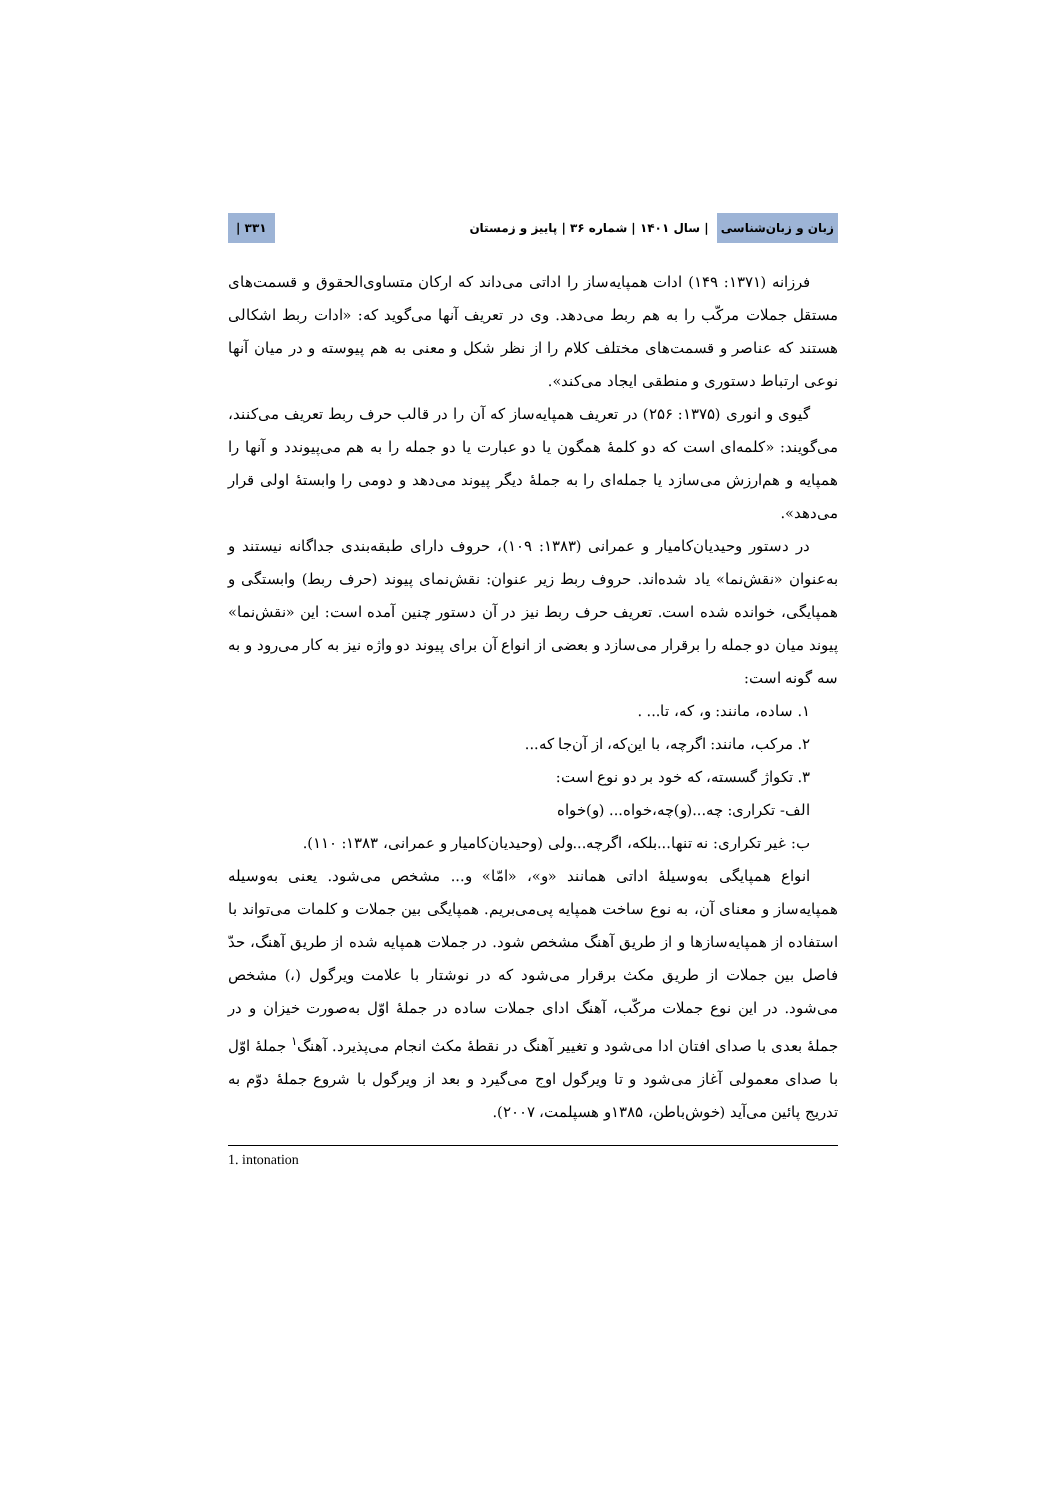زبان و زبان‌شناسی | سال ۱۴۰۱ | شماره ۳۶ | پاییز و زمستان ۳۳۱ |
فرزانه (۱۳۷۱: ۱۴۹) ادات همپایه‌ساز را اداتی می‌داند که ارکان متساوی‌الحقوق و قسمت‌های مستقل جملات مرکّب را به هم ربط می‌دهد. وی در تعریف آنها می‌گوید که: «ادات ربط اشکالی هستند که عناصر و قسمت‌های مختلف کلام را از نظر شکل و معنی به هم پیوسته و در میان آنها نوعی ارتباط دستوری و منطقی ایجاد می‌کند».
گیوی و انوری (۱۳۷۵: ۲۵۶) در تعریف همپایه‌ساز که آن را در قالب حرف ربط تعریف می‌کنند، می‌گویند: «کلمه‌ای است که دو کلمهٔ همگون یا دو عبارت یا دو جمله را به هم می‌پیوندد و آنها را همپایه و هم‌ارزش می‌سازد یا جمله‌ای را به جملهٔ دیگر پیوند می‌دهد و دومی را وابستهٔ اولی قرار می‌دهد».
در دستور وحیدیان‌کامیار و عمرانی (۱۳۸۳: ۱۰۹)، حروف دارای طبقه‌بندی جداگانه نیستند و به‌عنوان «نقش‌نما» یاد شده‌اند. حروف ربط زیر عنوان: نقش‌نمای پیوند (حرف ربط) وابستگی و همپایگی، خوانده شده است. تعریف حرف ربط نیز در آن دستور چنین آمده است: این «نقش‌نما» پیوند میان دو جمله را برقرار می‌سازد و بعضی از انواع آن برای پیوند دو واژه نیز به کار می‌رود و به سه گونه است:
۱. ساده، مانند: و، که، تا... .
۲. مرکب، مانند: اگرچه، با این‌که، از آن‌جا که...
۳. تکواژ گسسته، که خود بر دو نوع است:
الف- تکراری: چه...(و)چه،خواه... (و)خواه
ب: غیر تکراری: نه تنها...بلکه، اگرچه...ولی (وحیدیان‌کامیار و عمرانی، ۱۳۸۳: ۱۱۰).
انواع همپایگی به‌وسیلهٔ اداتی همانند «و»، «امّا» و... مشخص می‌شود. یعنی به‌وسیله همپایه‌ساز و معنای آن، به نوع ساخت همپایه پی‌می‌بریم. همپایگی بین جملات و کلمات می‌تواند با استفاده از همپایه‌سازها و از طریق آهنگ مشخص شود. در جملات همپایه شده از طریق آهنگ، حدّ فاصل بین جملات از طریق مکث برقرار می‌شود که در نوشتار با علامت ویرگول (،) مشخص می‌شود. در این نوع جملات مرکّب، آهنگ ادای جملات ساده در جملهٔ اوّل به‌صورت خیزان و در جملهٔ بعدی با صدای افتان ادا می‌شود و تغییر آهنگ در نقطهٔ مکث انجام می‌پذیرد. آهنگ<sup>۱</sup> جملهٔ اوّل با صدای معمولی آغاز می‌شود و تا ویرگول اوج می‌گیرد و بعد از ویرگول با شروع جملهٔ دوّم به تدریج پائین می‌آید (خوش‌باطن، ۱۳۸۵و هسپلمت، ۲۰۰۷).
1. intonation